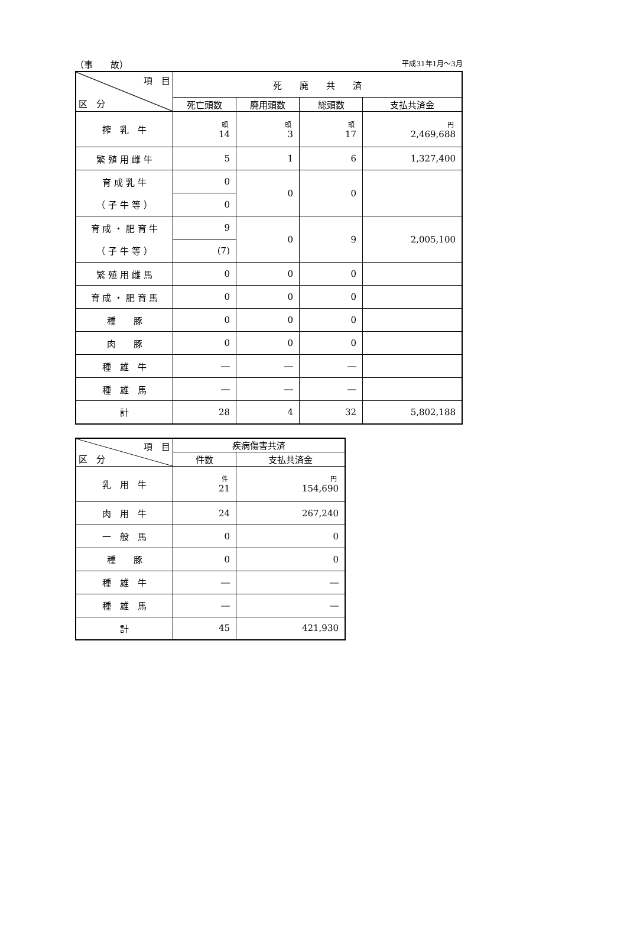（事　　故） 平成31年1月～3月
| 項 目 区 分 | 死 廃 共 済 | | | |
| --- | --- | --- | --- | --- |
| | 死亡頭数 | 廃用頭数 | 総頭数 | 支払共済金 |
| 搾 乳 牛 | 頭 14 | 頭 3 | 頭 17 | 円 2,469,688 |
| 繁 殖 用 雌 牛 | 5 | 1 | 6 | 1,327,400 |
| 育 成 乳 牛 | 0 | 0 | 0 | |
| （ 子 牛 等 ） | 0 | | | |
| 育 成 ・ 肥 育 牛 | 9 | 0 | 9 | 2,005,100 |
| （ 子 牛 等 ） | (7) | | | |
| 繁 殖 用 雌 馬 | 0 | 0 | 0 | |
| 育 成 ・ 肥 育 馬 | 0 | 0 | 0 | |
| 種 豚 | 0 | 0 | 0 | |
| 肉 豚 | 0 | 0 | 0 | |
| 種 雄 牛 | ― | ― | ― | |
| 種 雄 馬 | ― | ― | ― | |
| 計 | 28 | 4 | 32 | 5,802,188 |
| 項 目 区 分 | 疾病傷害共済 | |
| --- | --- | --- |
| | 件数 | 支払共済金 |
| 乳 用 牛 | 件 21 | 円 154,690 |
| 肉 用 牛 | 24 | 267,240 |
| 一 般 馬 | 0 | 0 |
| 種 豚 | 0 | 0 |
| 種 雄 牛 | ― | ― |
| 種 雄 馬 | ― | ― |
| 計 | 45 | 421,930 |